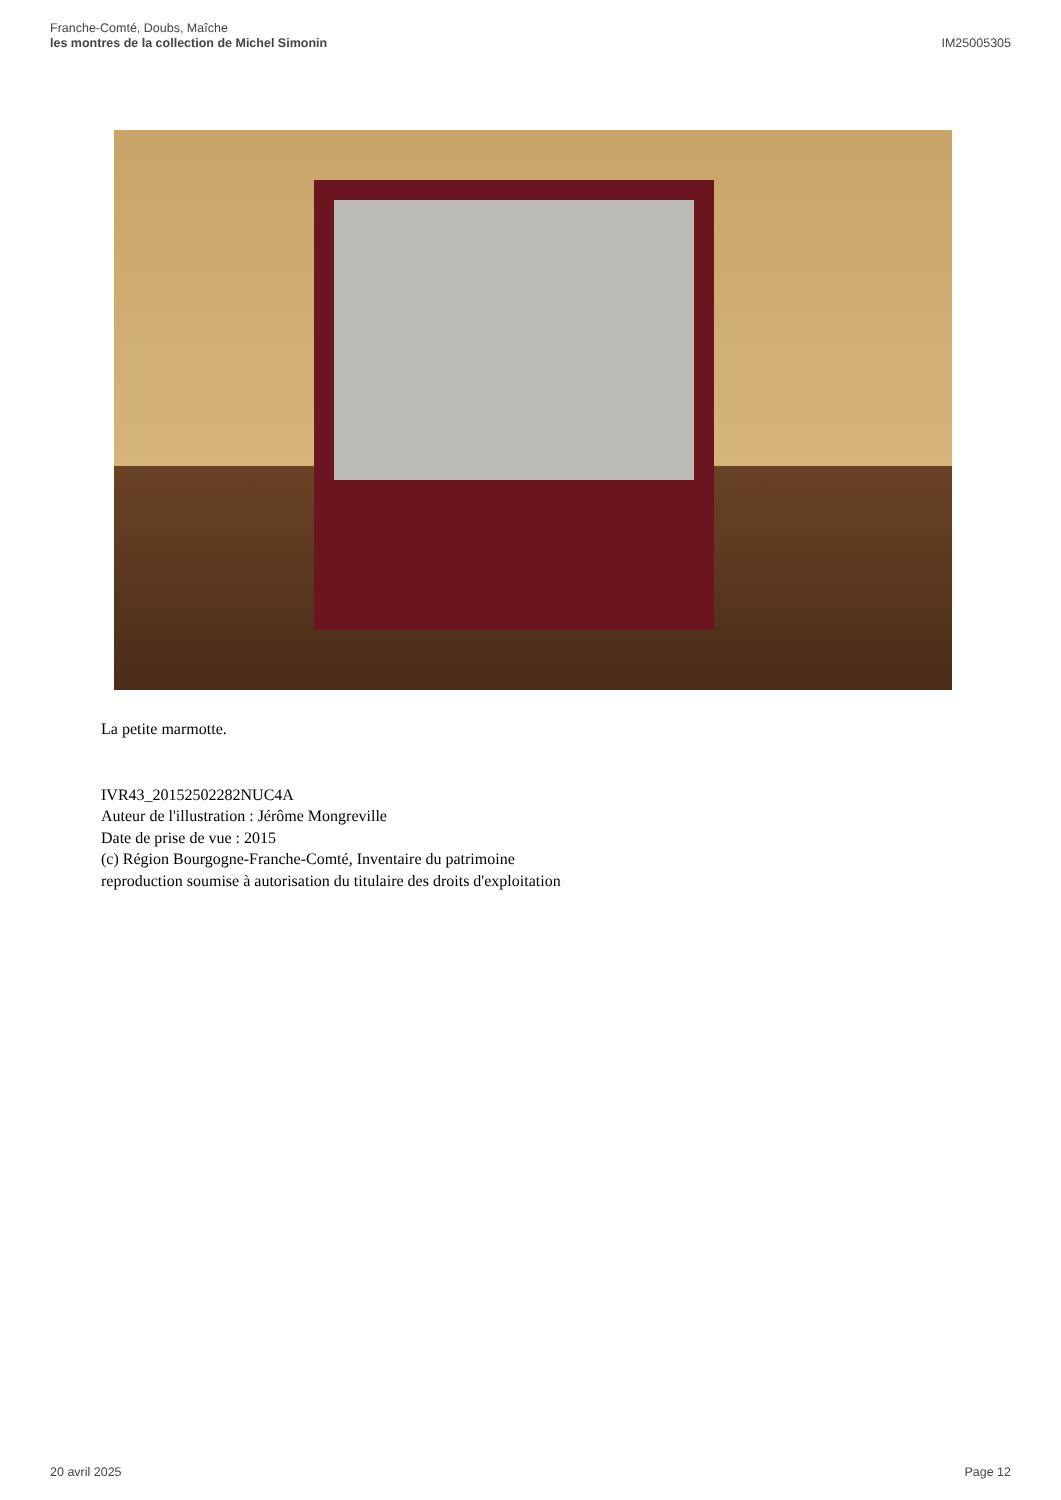Franche-Comté, Doubs, Maîche
les montres de la collection de Michel Simonin
IM25005305
La petite marmotte.
IVR43_20152502282NUC4A
Auteur de l'illustration : Jérôme Mongreville
Date de prise de vue : 2015
(c) Région Bourgogne-Franche-Comté, Inventaire du patrimoine
reproduction soumise à autorisation du titulaire des droits d'exploitation
20 avril 2025 Page 12